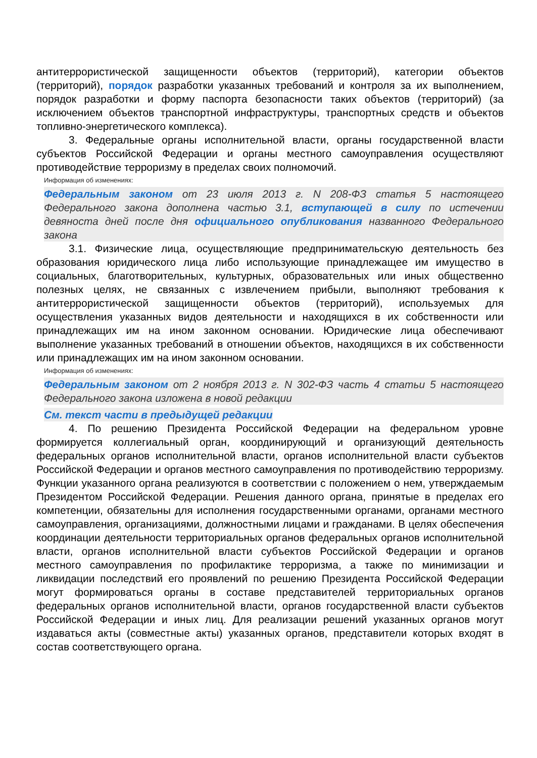антитеррористической защищенности объектов (территорий), категории объектов (территорий), порядок разработки указанных требований и контроля за их выполнением, порядок разработки и форму паспорта безопасности таких объектов (территорий) (за исключением объектов транспортной инфраструктуры, транспортных средств и объектов топливно-энергетического комплекса).
3. Федеральные органы исполнительной власти, органы государственной власти субъектов Российской Федерации и органы местного самоуправления осуществляют противодействие терроризму в пределах своих полномочий.
Информация об изменениях:
Федеральным законом от 23 июля 2013 г. N 208-ФЗ статья 5 настоящего Федерального закона дополнена частью 3.1, вступающей в силу по истечении девяноста дней после дня официального опубликования названного Федерального закона
3.1. Физические лица, осуществляющие предпринимательскую деятельность без образования юридического лица либо использующие принадлежащее им имущество в социальных, благотворительных, культурных, образовательных или иных общественно полезных целях, не связанных с извлечением прибыли, выполняют требования к антитеррористической защищенности объектов (территорий), используемых для осуществления указанных видов деятельности и находящихся в их собственности или принадлежащих им на ином законном основании. Юридические лица обеспечивают выполнение указанных требований в отношении объектов, находящихся в их собственности или принадлежащих им на ином законном основании.
Информация об изменениях:
Федеральным законом от 2 ноября 2013 г. N 302-ФЗ часть 4 статьи 5 настоящего Федерального закона изложена в новой редакции
См. текст части в предыдущей редакции
4. По решению Президента Российской Федерации на федеральном уровне формируется коллегиальный орган, координирующий и организующий деятельность федеральных органов исполнительной власти, органов исполнительной власти субъектов Российской Федерации и органов местного самоуправления по противодействию терроризму. Функции указанного органа реализуются в соответствии с положением о нем, утверждаемым Президентом Российской Федерации. Решения данного органа, принятые в пределах его компетенции, обязательны для исполнения государственными органами, органами местного самоуправления, организациями, должностными лицами и гражданами. В целях обеспечения координации деятельности территориальных органов федеральных органов исполнительной власти, органов исполнительной власти субъектов Российской Федерации и органов местного самоуправления по профилактике терроризма, а также по минимизации и ликвидации последствий его проявлений по решению Президента Российской Федерации могут формироваться органы в составе представителей территориальных органов федеральных органов исполнительной власти, органов государственной власти субъектов Российской Федерации и иных лиц. Для реализации решений указанных органов могут издаваться акты (совместные акты) указанных органов, представители которых входят в состав соответствующего органа.